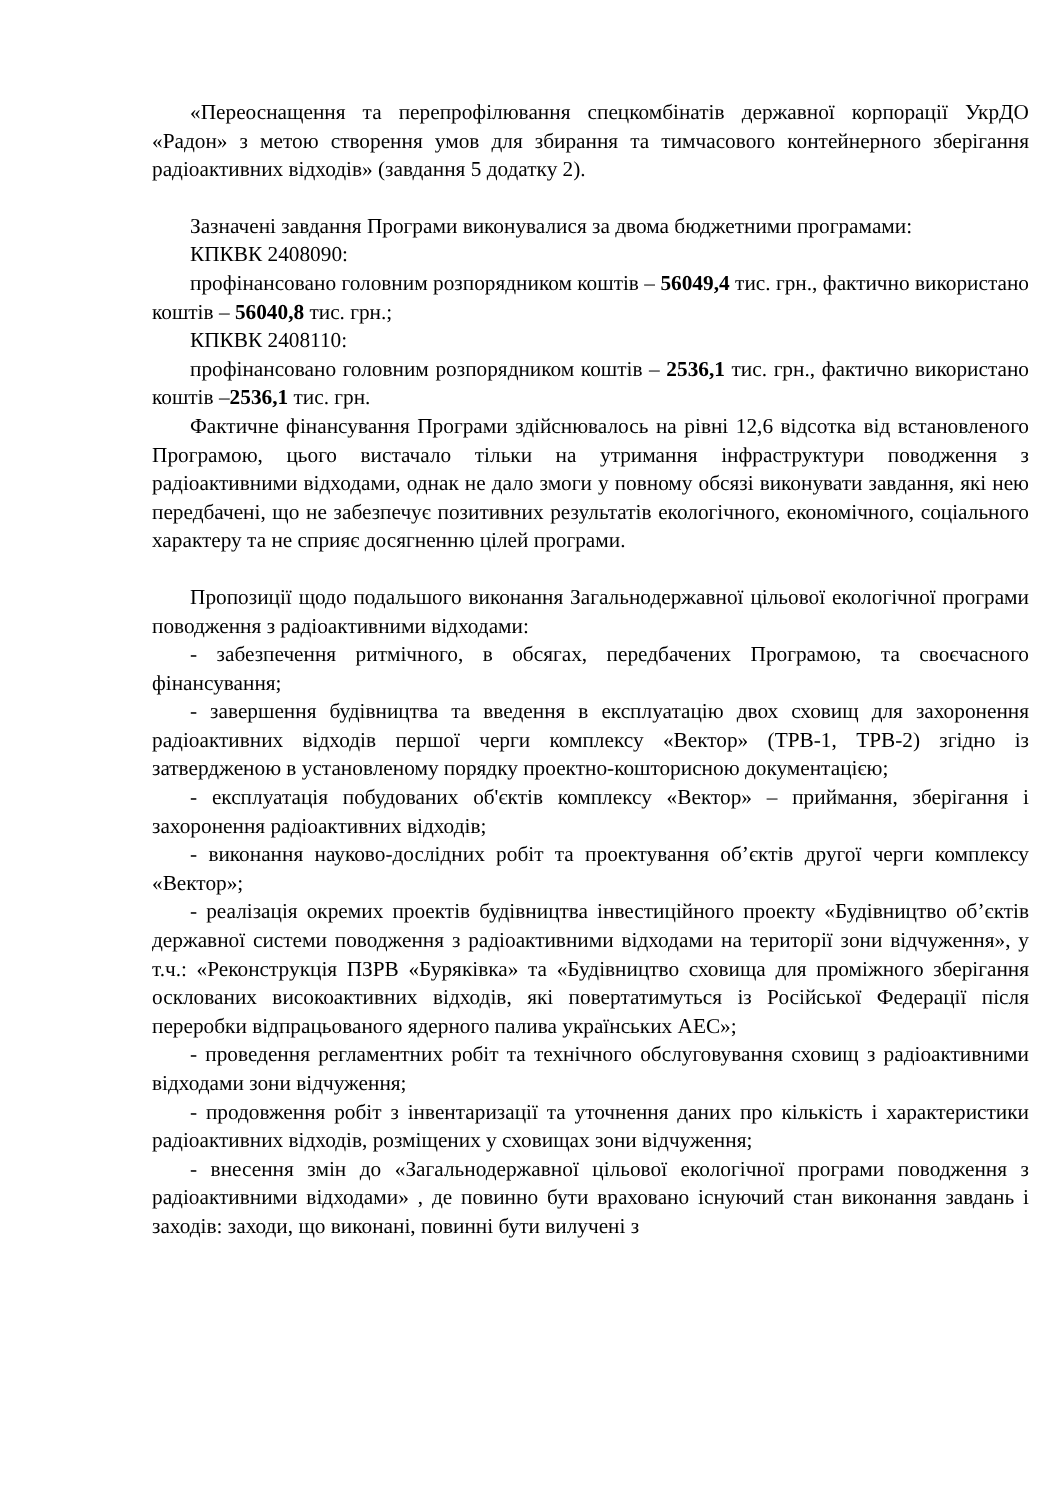«Переоснащення та перепрофілювання спецкомбінатів державної корпорації УкрДО «Радон» з метою створення умов для збирання та тимчасового контейнерного зберігання радіоактивних відходів» (завдання 5 додатку 2).
Зазначені завдання Програми виконувалися за двома бюджетними програмами:
КПКВК 2408090:
профінансовано головним розпорядником коштів – 56049,4 тис. грн., фактично використано коштів – 56040,8 тис. грн.;
КПКВК 2408110:
профінансовано головним розпорядником коштів – 2536,1 тис. грн., фактично використано коштів –2536,1 тис. грн.
Фактичне фінансування Програми здійснювалось на рівні 12,6 відсотка від встановленого Програмою, цього вистачало тільки на утримання інфраструктури поводження з радіоактивними відходами, однак не дало змоги у повному обсязі виконувати завдання, які нею передбачені, що не забезпечує позитивних результатів екологічного, економічного, соціального характеру та не сприяє досягненню цілей програми.
Пропозиції щодо подальшого виконання Загальнодержавної цільової екологічної програми поводження з радіоактивними відходами:
- забезпечення ритмічного, в обсягах, передбачених Програмою, та своєчасного фінансування;
- завершення будівництва та введення в експлуатацію двох сховищ для захоронення радіоактивних відходів першої черги комплексу «Вектор» (ТРВ-1, ТРВ-2) згідно із затвердженою в установленому порядку проектно-кошторисною документацією;
- експлуатація побудованих об'єктів комплексу «Вектор» – приймання, зберігання і захоронення радіоактивних відходів;
- виконання науково-дослідних робіт та проектування об’єктів другої черги комплексу «Вектор»;
- реалізація окремих проектів будівництва інвестиційного проекту «Будівництво об’єктів державної системи поводження з радіоактивними відходами на території зони відчуження», у т.ч.: «Реконструкція ПЗРВ «Буряківка» та «Будівництво сховища для проміжного зберігання осклованих високоактивних відходів, які повертатимуться із Російської Федерації після переробки відпрацьованого ядерного палива українських АЕС»;
- проведення регламентних робіт та технічного обслуговування сховищ з радіоактивними відходами зони відчуження;
- продовження робіт з інвентаризації та уточнення даних про кількість і характеристики радіоактивних відходів, розміщених у сховищах зони відчуження;
- внесення змін до «Загальнодержавної цільової екологічної програми поводження з радіоактивними відходами» , де повинно бути враховано існуючий стан виконання завдань і заходів: заходи, що виконані, повинні бути вилучені з